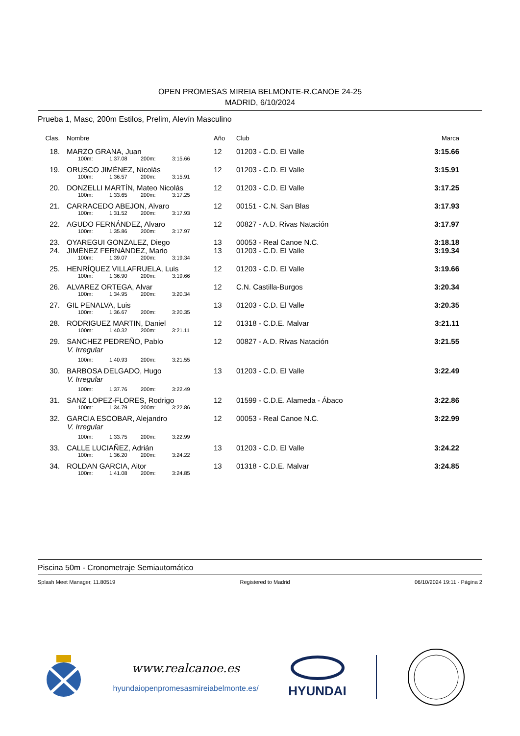OPEN PROMESAS MIREIA BELMONTE-R.CANOE 24-25
MADRID, 6/10/2024
Prueba 1, Masc, 200m Estilos, Prelim, Alevín Masculino
| Clas. | Nombre | Año | Club | Marca |
| --- | --- | --- | --- | --- |
| 18. | MARZO GRANA, Juan | 12 | 01203 - C.D. El Valle | 3:15.66 |
| 100m: 1:37.08 200m: 3:15.66 | | | | |
| 19. | ORUSCO JIMÉNEZ, Nicolás | 12 | 01203 - C.D. El Valle | 3:15.91 |
| 100m: 1:36.57 200m: 3:15.91 | | | | |
| 20. | DONZELLI MARTÍN, Mateo Nicolás | 12 | 01203 - C.D. El Valle | 3:17.25 |
| 100m: 1:33.65 200m: 3:17.25 | | | | |
| 21. | CARRACEDO ABEJON, Alvaro | 12 | 00151 - C.N. San Blas | 3:17.93 |
| 100m: 1:31.52 200m: 3:17.93 | | | | |
| 22. | AGUDO FERNÁNDEZ, Alvaro | 12 | 00827 - A.D. Rivas Natación | 3:17.97 |
| 100m: 1:35.86 200m: 3:17.97 | | | | |
| 23. | OYAREGUI GONZALEZ, Diego | 13 | 00053 - Real Canoe N.C. | 3:18.18 |
| 24. | JIMÉNEZ FERNÁNDEZ, Mario | 13 | 01203 - C.D. El Valle | 3:19.34 |
| 100m: 1:39.07 200m: 3:19.34 | | | | |
| 25. | HENRÍQUEZ VILLAFRUELA, Luis | 12 | 01203 - C.D. El Valle | 3:19.66 |
| 100m: 1:36.90 200m: 3:19.66 | | | | |
| 26. | ALVAREZ ORTEGA, Alvar | 12 | C.N. Castilla-Burgos | 3:20.34 |
| 100m: 1:34.95 200m: 3:20.34 | | | | |
| 27. | GIL PENALVA, Luis | 13 | 01203 - C.D. El Valle | 3:20.35 |
| 100m: 1:36.67 200m: 3:20.35 | | | | |
| 28. | RODRIGUEZ MARTIN, Daniel | 12 | 01318 - C.D.E. Malvar | 3:21.11 |
| 100m: 1:40.32 200m: 3:21.11 | | | | |
| 29. | SANCHEZ PEDREÑO, Pablo | 12 | 00827 - A.D. Rivas Natación | 3:21.55 |
| V. Irregular | | | | |
| 100m: 1:40.93 200m: 3:21.55 | | | | |
| 30. | BARBOSA DELGADO, Hugo | 13 | 01203 - C.D. El Valle | 3:22.49 |
| V. Irregular | | | | |
| 100m: 1:37.76 200m: 3:22.49 | | | | |
| 31. | SANZ LOPEZ-FLORES, Rodrigo | 12 | 01599 - C.D.E. Alameda - Ábaco | 3:22.86 |
| 100m: 1:34.79 200m: 3:22.86 | | | | |
| 32. | GARCIA ESCOBAR, Alejandro | 12 | 00053 - Real Canoe N.C. | 3:22.99 |
| V. Irregular | | | | |
| 100m: 1:33.75 200m: 3:22.99 | | | | |
| 33. | CALLE LUCIAÑEZ, Adrián | 13 | 01203 - C.D. El Valle | 3:24.22 |
| 100m: 1:36.20 200m: 3:24.22 | | | | |
| 34. | ROLDAN GARCIA, Aitor | 13 | 01318 - C.D.E. Malvar | 3:24.85 |
| 100m: 1:41.08 200m: 3:24.85 | | | | |
Piscina 50m - Cronometraje Semiautomático
Splash Meet Manager, 11.80519 Registered to Madrid 06/10/2024 19:11 - Página 2
www.realcanoe.es
hyundaiopenpromesasmireiabelmonte.es/
HYUNDAI